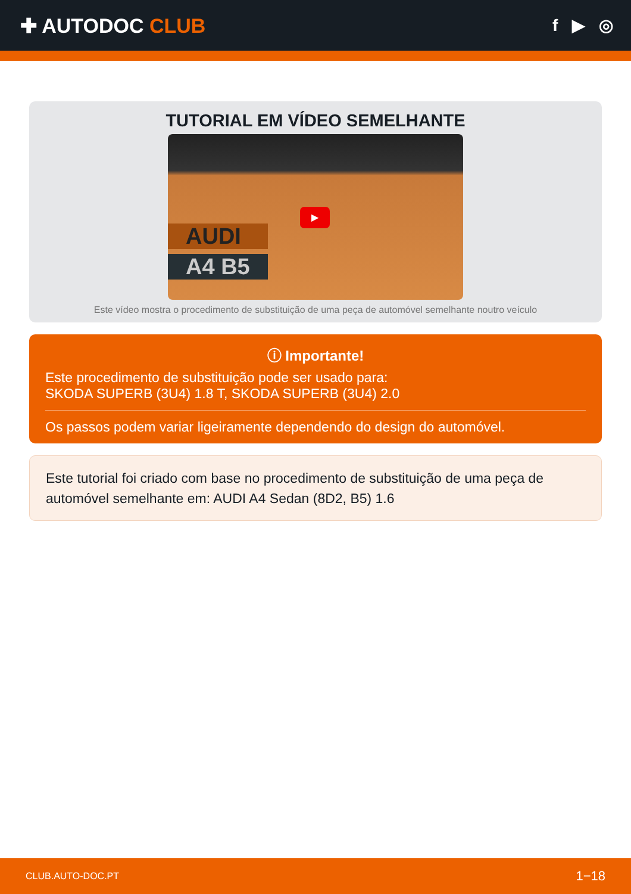✚ AUTODOC CLUB
f ▶ ◎
TUTORIAL EM VÍDEO SEMELHANTE
AUDI
A4 B5
▶
Este vídeo mostra o procedimento de substituição de uma peça de automóvel semelhante noutro veículo
ⓘ Importante!
Este procedimento de substituição pode ser usado para:
SKODA SUPERB (3U4) 1.8 T, SKODA SUPERB (3U4) 2.0
Os passos podem variar ligeiramente dependendo do design do automóvel.
Este tutorial foi criado com base no procedimento de substituição de uma peça de automóvel semelhante em: AUDI A4 Sedan (8D2, B5) 1.6
CLUB.AUTO-DOC.PT 1−18